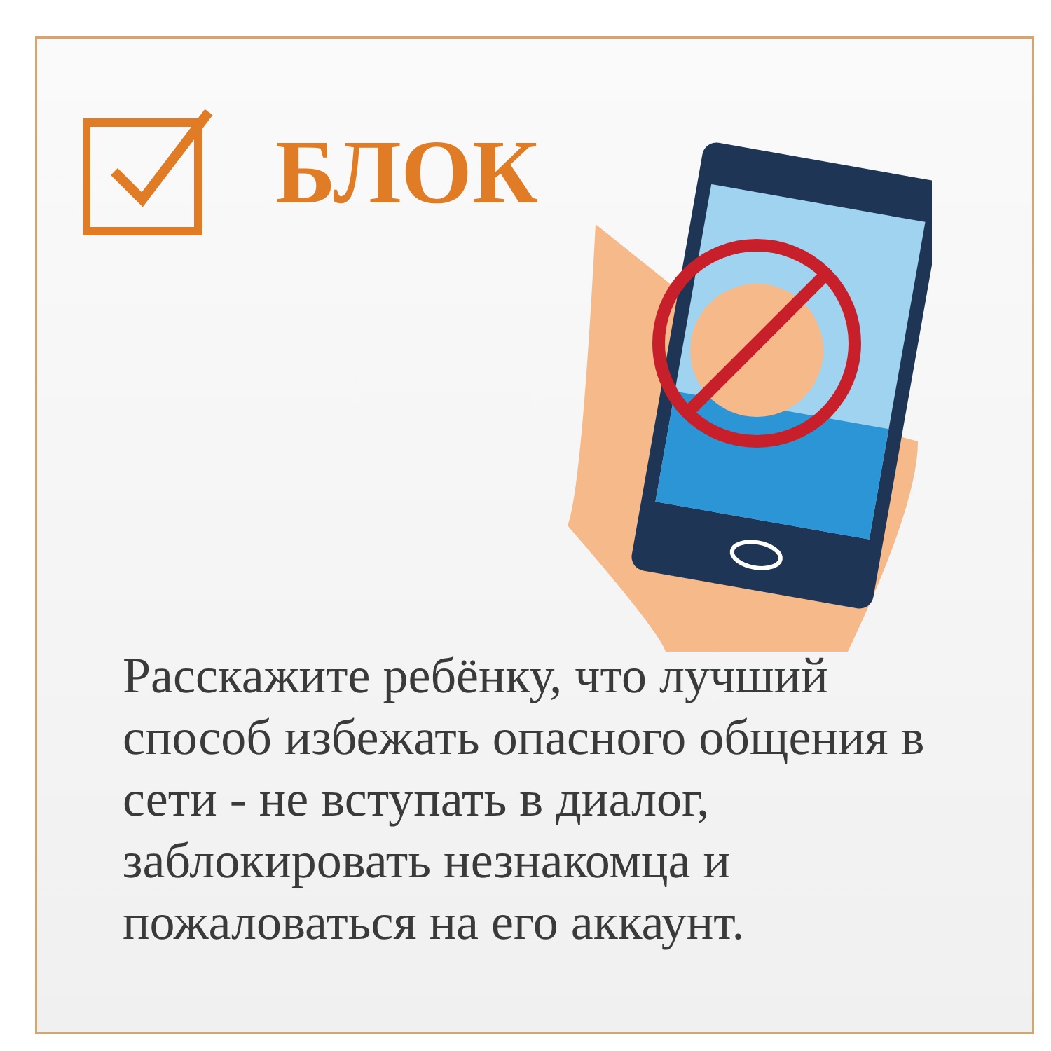БЛОК
Расскажите ребёнку, что лучший способ избежать опасного общения в сети - не вступать в диалог, заблокировать незнакомца и пожаловаться на его аккаунт.